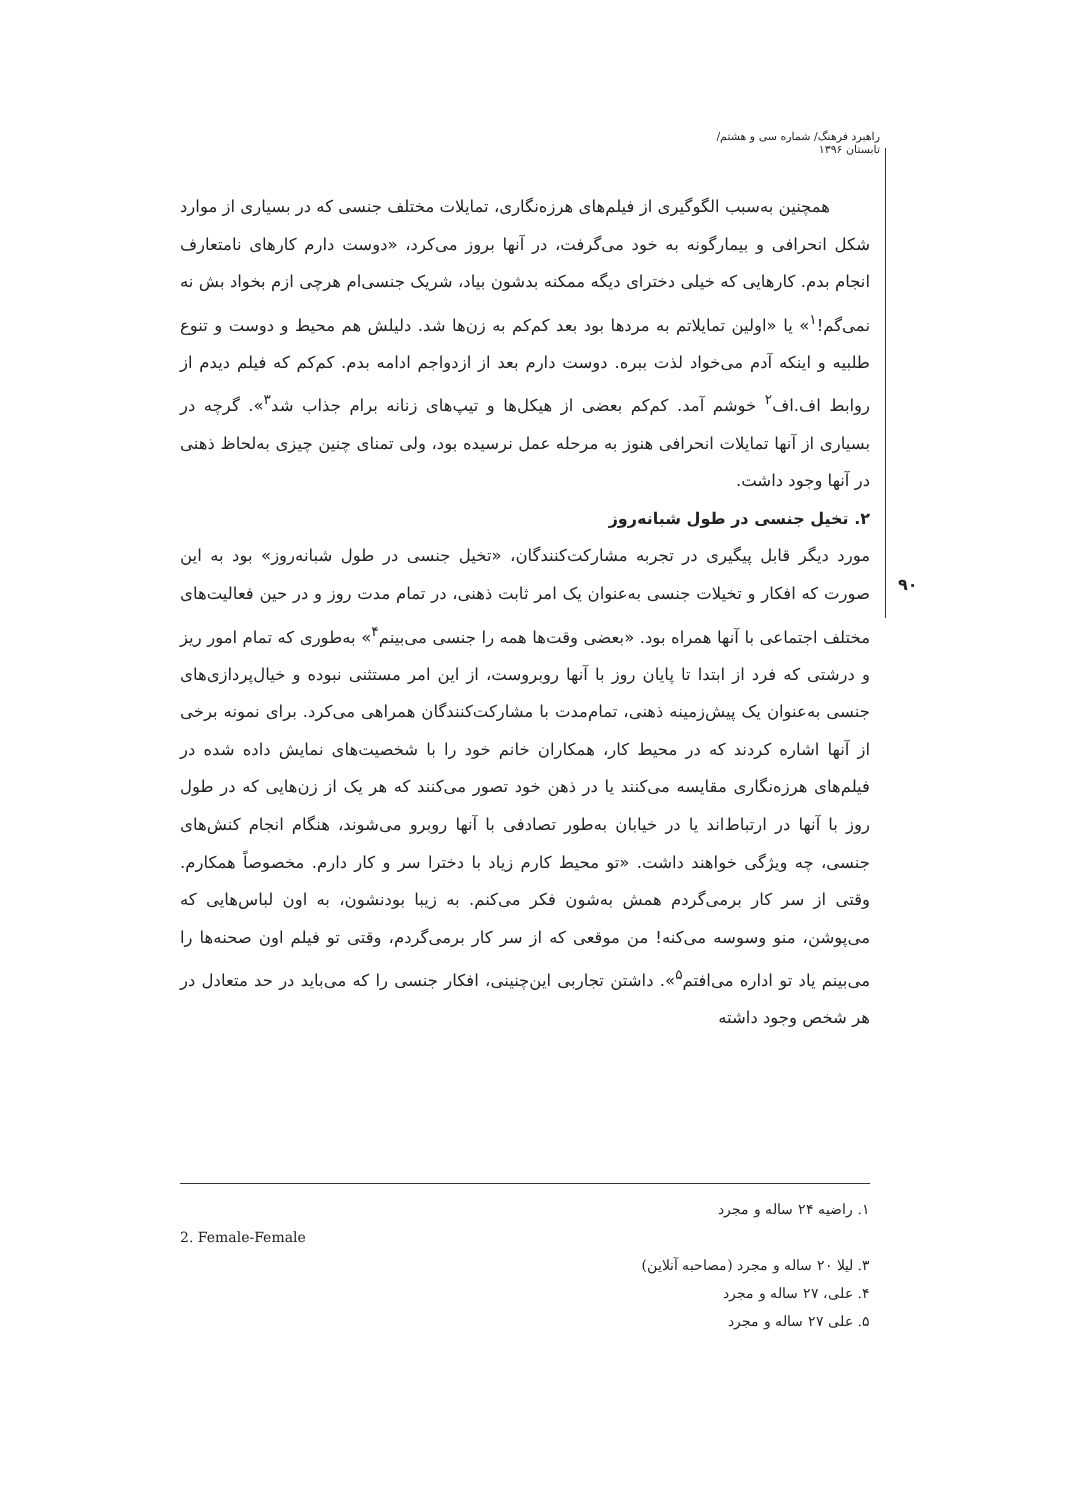راهبرد فرهنگ/ شماره سی و هشتم/ تابستان ۱۳۹۶
۹۰
همچنین به‌سبب الگوگیری از فیلم‌های هرزه‌نگاری، تمایلات مختلف جنسی که در بسیاری از موارد شکل انحرافی و بیمارگونه به خود می‌گرفت، در آنها بروز می‌کرد، «دوست دارم کارهای نامتعارف انجام بدم. کارهایی که خیلی دخترای دیگه ممکنه بدشون بیاد، شریک جنسی‌ام هرچی ازم بخواد بش نه نمی‌گم!<sup>۱</sup>» یا «اولین تمایلاتم به مردها بود بعد کم‌کم به زن‌ها شد. دلیلش هم محیط و دوست و تنوع طلبیه و اینکه آدم می‌خواد لذت ببره. دوست دارم بعد از ازدواجم ادامه بدم. کم‌کم که فیلم دیدم از روابط اف.اف<sup>۲</sup> خوشم آمد. کم‌کم بعضی از هیکل‌ها و تیپ‌های زنانه برام جذاب شد<sup>۳</sup>». گرچه در بسیاری از آنها تمایلات انحرافی هنوز به مرحله عمل نرسیده بود، ولی تمنای چنین چیزی به‌لحاظ ذهنی در آنها وجود داشت.
۲. تخیل جنسی در طول شبانه‌روز
مورد دیگر قابل پیگیری در تجربه مشارکت‌کنندگان، «تخیل جنسی در طول شبانه‌روز» بود به این صورت که افکار و تخیلات جنسی به‌عنوان یک امر ثابت ذهنی، در تمام مدت روز و در حین فعالیت‌های مختلف اجتماعی با آنها همراه بود. «بعضی وقت‌ها همه را جنسی می‌بینم<sup>۴</sup>» به‌طوری که تمام امور ریز و درشتی که فرد از ابتدا تا پایان روز با آنها روبروست، از این امر مستثنی نبوده و خیال‌پردازی‌های جنسی به‌عنوان یک پیش‌زمینه ذهنی، تمام‌مدت با مشارکت‌کنندگان همراهی می‌کرد. برای نمونه برخی از آنها اشاره کردند که در محیط کار، همکاران خانم خود را با شخصیت‌های نمایش داده شده در فیلم‌های هرزه‌نگاری مقایسه می‌کنند یا در ذهن خود تصور می‌کنند که هر یک از زن‌هایی که در طول روز با آنها در ارتباط‌اند یا در خیابان به‌طور تصادفی با آنها روبرو می‌شوند، هنگام انجام کنش‌های جنسی، چه ویژگی خواهند داشت. «تو محیط کارم زیاد با دخترا سر و کار دارم. مخصوصاً همکارم. وقتی از سر کار برمی‌گردم همش به‌شون فکر می‌کنم. به زیبا بودنشون، به اون لباس‌هایی که می‌پوشن، منو وسوسه می‌کنه! من موقعی که از سر کار برمی‌گردم، وقتی تو فیلم اون صحنه‌ها را می‌بینم یاد تو اداره می‌افتم<sup>۵</sup>». داشتن تجاربی این‌چنینی، افکار جنسی را که می‌باید در حد متعادل در هر شخص وجود داشته
۱. راضیه ۲۴ ساله و مجرد
2. Female-Female
۳. لیلا ۲۰ ساله و مجرد (مصاحبه آنلاین)
۴. علی، ۲۷ ساله و مجرد
۵. علی ۲۷ ساله و مجرد